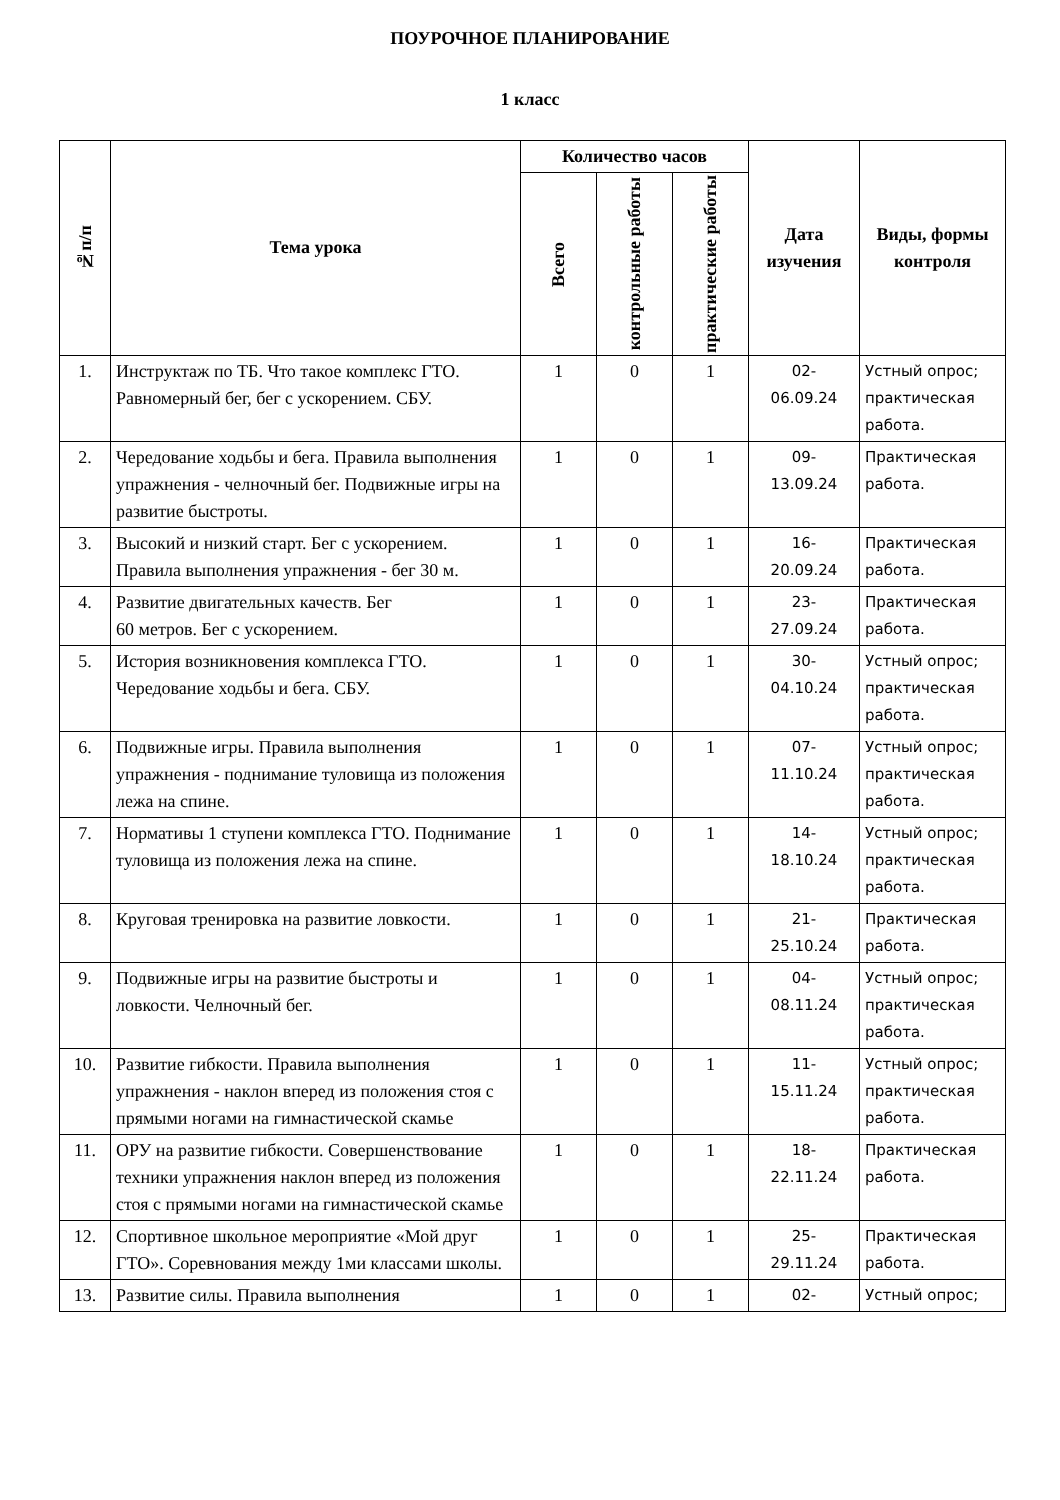ПОУРОЧНОЕ ПЛАНИРОВАНИЕ
1 класс
| №п/п | Тема урока | Количество часов | | | Дата изучения | Виды, формы контроля |
| --- | --- | --- | --- | --- | --- | --- |
| | | Всего | контрольные работы | практические работы | | |
| 1. | Инструктаж по ТБ. Что такое комплекс ГТО. Равномерный бег, бег с ускорением. СБУ. | 1 | 0 | 1 | 02- 06.09.24 | Устный опрос; практическая работа. |
| 2. | Чередование ходьбы и бега. Правила выполнения упражнения - челночный бег. Подвижные игры на развитие быстроты. | 1 | 0 | 1 | 09- 13.09.24 | Практическая работа. |
| 3. | Высокий и низкий старт. Бег с ускорением. Правила выполнения упражнения - бег 30 м. | 1 | 0 | 1 | 16- 20.09.24 | Практическая работа. |
| 4. | Развитие двигательных качеств. Бег 60 метров. Бег с ускорением. | 1 | 0 | 1 | 23- 27.09.24 | Практическая работа. |
| 5. | История возникновения комплекса ГТО. Чередование ходьбы и бега. СБУ. | 1 | 0 | 1 | 30- 04.10.24 | Устный опрос; практическая работа. |
| 6. | Подвижные игры. Правила выполнения упражнения - поднимание туловища из положения лежа на спине. | 1 | 0 | 1 | 07- 11.10.24 | Устный опрос; практическая работа. |
| 7. | Нормативы 1 ступени комплекса ГТО. Поднимание туловища из положения лежа на спине. | 1 | 0 | 1 | 14- 18.10.24 | Устный опрос; практическая работа. |
| 8. | Круговая тренировка на развитие ловкости. | 1 | 0 | 1 | 21- 25.10.24 | Практическая работа. |
| 9. | Подвижные игры на развитие быстроты и ловкости. Челночный бег. | 1 | 0 | 1 | 04- 08.11.24 | Устный опрос; практическая работа. |
| 10. | Развитие гибкости. Правила выполнения упражнения - наклон вперед из положения стоя с прямыми ногами на гимнастической скамье | 1 | 0 | 1 | 11- 15.11.24 | Устный опрос; практическая работа. |
| 11. | ОРУ на развитие гибкости. Совершенствование техники упражнения наклон вперед из положения стоя с прямыми ногами на гимнастической скамье | 1 | 0 | 1 | 18- 22.11.24 | Практическая работа. |
| 12. | Спортивное школьное мероприятие «Мой друг ГТО». Соревнования между 1ми классами школы. | 1 | 0 | 1 | 25- 29.11.24 | Практическая работа. |
| 13. | Развитие силы. Правила выполнения | 1 | 0 | 1 | 02- | Устный опрос; |